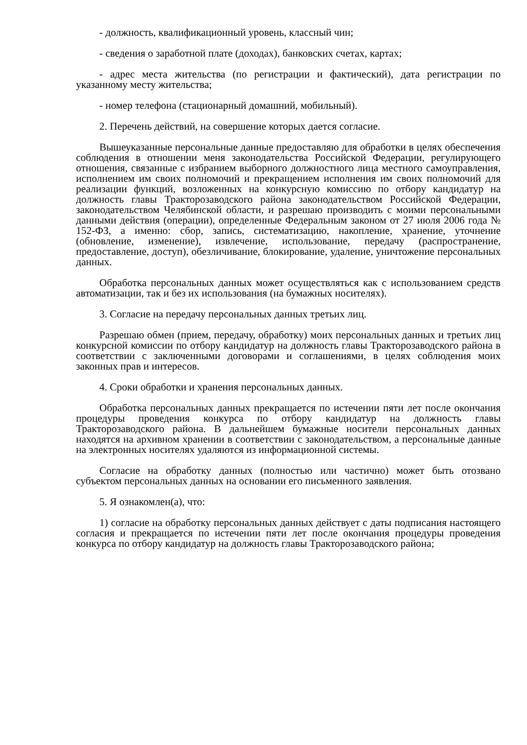- должность, квалификационный уровень, классный чин;
- сведения о заработной плате (доходах), банковских счетах, картах;
- адрес места жительства (по регистрации и фактический), дата регистрации по указанному месту жительства;
- номер телефона (стационарный домашний, мобильный).
2. Перечень действий, на совершение которых дается согласие.
Вышеуказанные персональные данные предоставляю для обработки в целях обеспечения соблюдения в отношении меня законодательства Российской Федерации, регулирующего отношения, связанные с избранием выборного должностного лица местного самоуправления, исполнением им своих полномочий и прекращением исполнения им своих полномочий для реализации функций, возложенных на конкурсную комиссию по отбору кандидатур на должность главы Тракторозаводского района законодательством Российской Федерации, законодательством Челябинской области, и разрешаю производить с моими персональными данными действия (операции), определенные Федеральным законом от 27 июля 2006 года № 152-ФЗ, а именно: сбор, запись, систематизацию, накопление, хранение, уточнение (обновление, изменение), извлечение, использование, передачу (распространение, предоставление, доступ), обезличивание, блокирование, удаление, уничтожение персональных данных.
Обработка персональных данных может осуществляться как с использованием средств автоматизации, так и без их использования (на бумажных носителях).
3. Согласие на передачу персональных данных третьих лиц.
Разрешаю обмен (прием, передачу, обработку) моих персональных данных и третьих лиц конкурсной комиссии по отбору кандидатур на должность главы Тракторозаводского района в соответствии с заключенными договорами и соглашениями, в целях соблюдения моих законных прав и интересов.
4. Сроки обработки и хранения персональных данных.
Обработка персональных данных прекращается по истечении пяти лет после окончания процедуры проведения конкурса по отбору кандидатур на должность главы Тракторозаводского района. В дальнейшем бумажные носители персональных данных находятся на архивном хранении в соответствии с законодательством, а персональные данные на электронных носителях удаляются из информационной системы.
Согласие на обработку данных (полностью или частично) может быть отозвано субъектом персональных данных на основании его письменного заявления.
5. Я ознакомлен(а), что:
1) согласие на обработку персональных данных действует с даты подписания настоящего согласия и прекращается по истечении пяти лет после окончания процедуры проведения конкурса по отбору кандидатур на должность главы Тракторозаводского района;